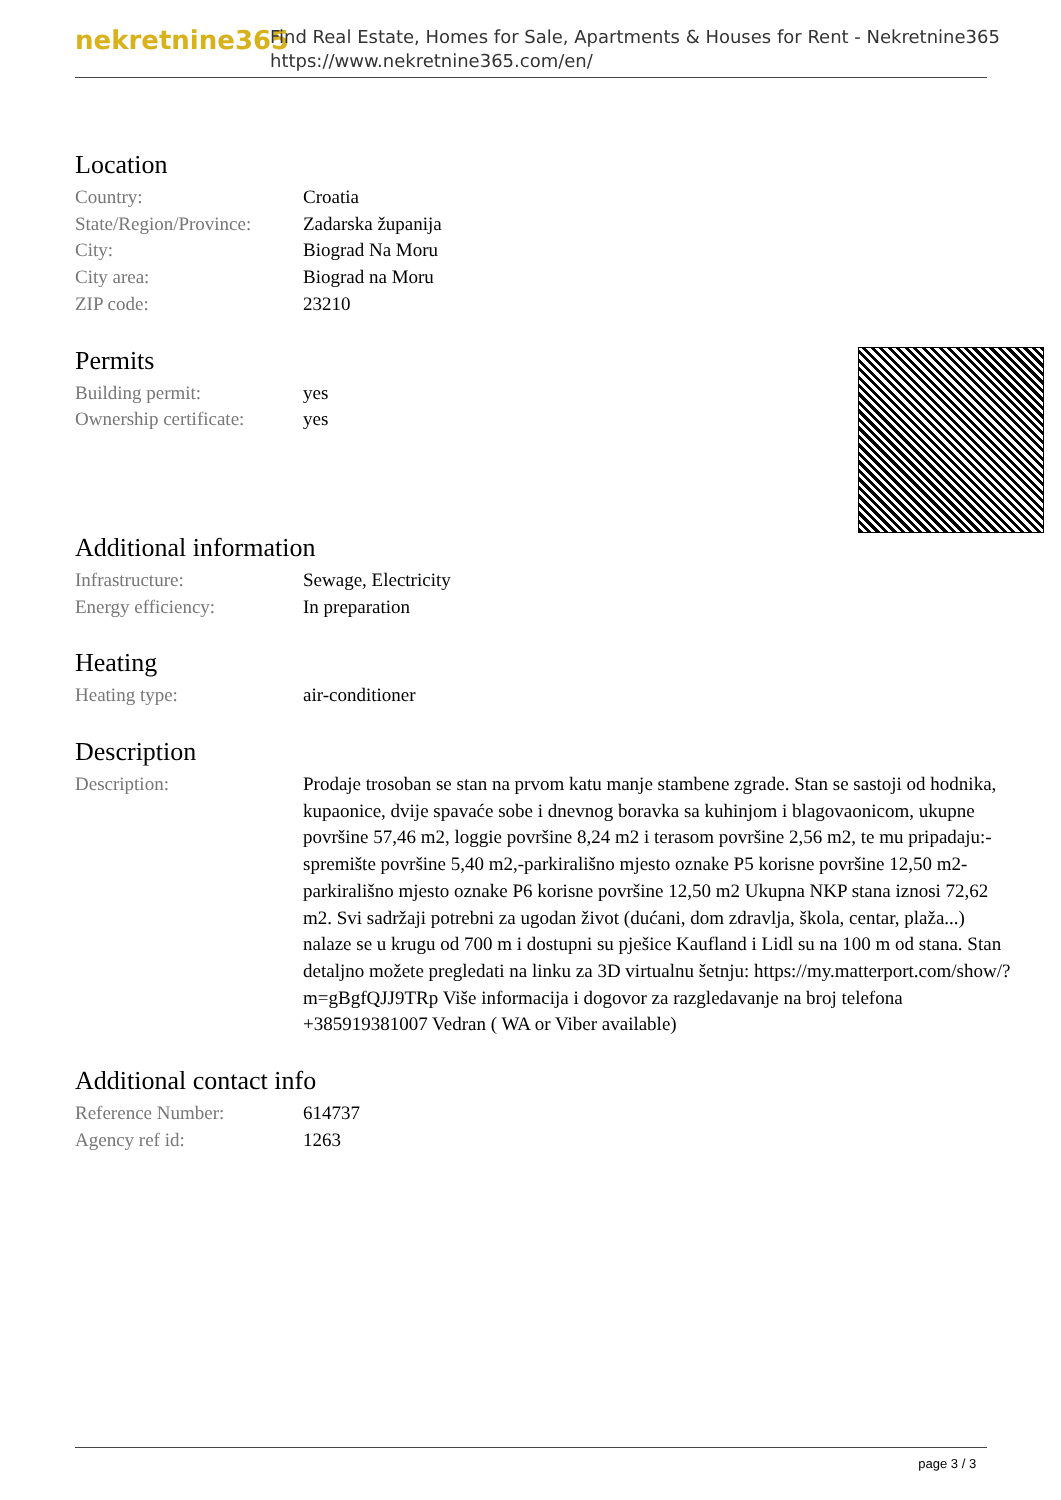nekretnine365
Find Real Estate, Homes for Sale, Apartments & Houses for Rent - Nekretnine365
https://www.nekretnine365.com/en/
Location
| Country: | Croatia |
| State/Region/Province: | Zadarska županija |
| City: | Biograd Na Moru |
| City area: | Biograd na Moru |
| ZIP code: | 23210 |
Permits
| Building permit: | yes |
| Ownership certificate: | yes |
Additional information
| Infrastructure: | Sewage, Electricity |
| Energy efficiency: | In preparation |
Heating
| Heating type: | air-conditioner |
Description
| Description: | Prodaje trosoban se stan na prvom katu manje stambene zgrade. Stan se sastoji od hodnika, kupaonice, dvije spavaće sobe i dnevnog boravka sa kuhinjom i blagovaonicom, ukupne površine 57,46 m2, loggie površine 8,24 m2 i terasom površine 2,56 m2, te mu pripadaju:-spremište površine 5,40 m2,-parkirališno mjesto oznake P5 korisne površine 12,50 m2-parkirališno mjesto oznake P6 korisne površine 12,50 m2 Ukupna NKP stana iznosi 72,62 m2. Svi sadržaji potrebni za ugodan život (dućani, dom zdravlja, škola, centar, plaža...) nalaze se u krugu od 700 m i dostupni su pješice Kaufland i Lidl su na 100 m od stana. Stan detaljno možete pregledati na linku za 3D virtualnu šetnju: https://my.matterport.com/show/?m=gBgfQJJ9TRp Više informacija i dogovor za razgledavanje na broj telefona +385919381007 Vedran ( WA or Viber available) |
Additional contact info
| Reference Number: | 614737 |
| Agency ref id: | 1263 |
page 3 / 3